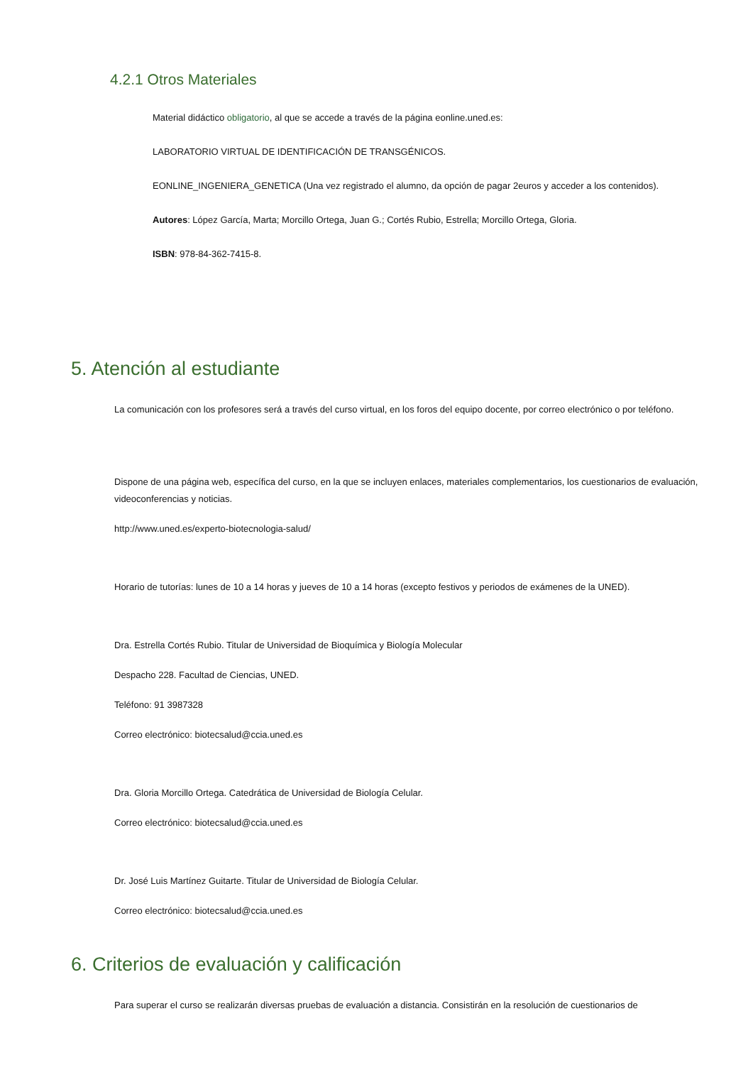4.2.1 Otros Materiales
Material didáctico obligatorio, al que se accede a través de la página eonline.uned.es:
LABORATORIO VIRTUAL DE IDENTIFICACIÓN DE TRANSGÉNICOS.
EONLINE_INGENIERA_GENETICA (Una vez registrado el alumno, da opción de pagar 2euros y acceder a los contenidos).
Autores: López García, Marta; Morcillo Ortega, Juan G.; Cortés Rubio, Estrella; Morcillo Ortega, Gloria.
ISBN: 978-84-362-7415-8.
5. Atención al estudiante
La comunicación con los profesores será a través del curso virtual, en los foros del equipo docente, por correo electrónico o por teléfono.
Dispone de una página web, específica del curso, en la que se incluyen enlaces, materiales complementarios, los cuestionarios de evaluación, videoconferencias y noticias.
http://www.uned.es/experto-biotecnologia-salud/
Horario de tutorías: lunes de 10 a 14 horas y jueves de 10 a 14 horas (excepto festivos y periodos de exámenes de la UNED).
Dra. Estrella Cortés Rubio. Titular de Universidad de Bioquímica y Biología Molecular
Despacho 228. Facultad de Ciencias, UNED.
Teléfono: 91 3987328
Correo electrónico: biotecsalud@ccia.uned.es
Dra. Gloria Morcillo Ortega. Catedrática de Universidad de Biología Celular.
Correo electrónico: biotecsalud@ccia.uned.es
Dr. José Luis Martínez Guitarte. Titular de Universidad de Biología Celular.
Correo electrónico: biotecsalud@ccia.uned.es
6. Criterios de evaluación y calificación
Para superar el curso se realizarán diversas pruebas de evaluación a distancia. Consistirán en la resolución de cuestionarios de